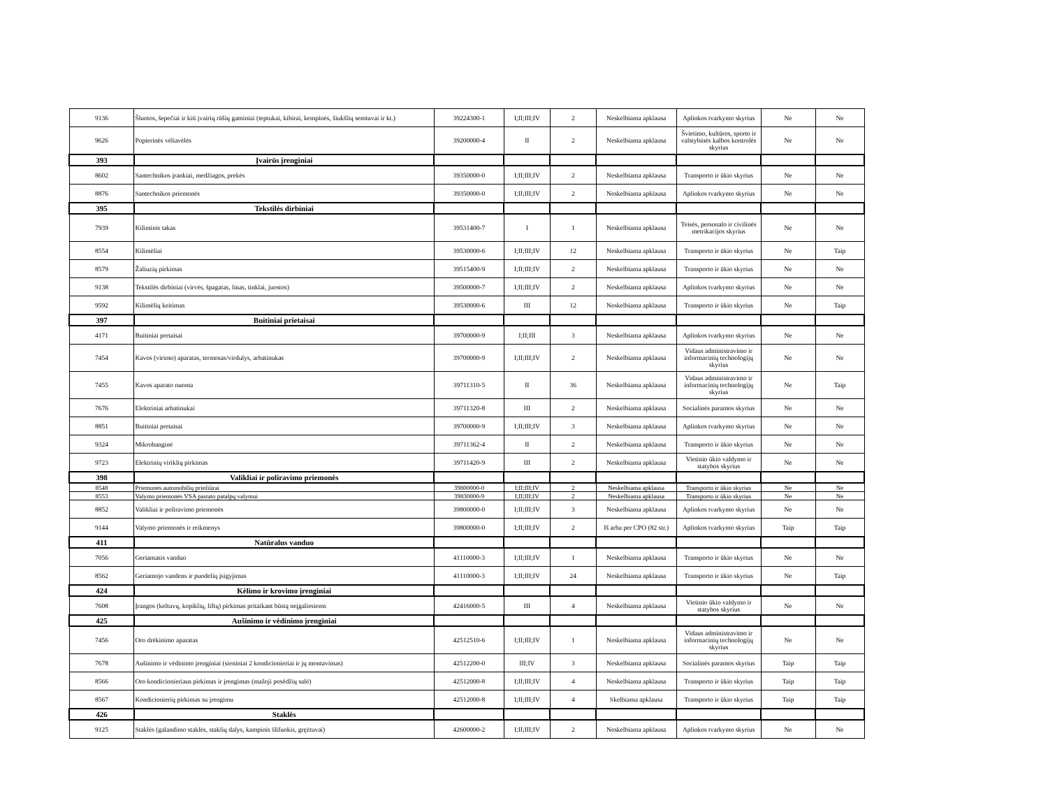| 9136 | Šluotos, šepečiai ir kiti įvairių rūšių gaminiai (teptukai, kibirai, kempinės, šiukšlių semtuvai ir kt.) | 39224300-1 | I;II;III;IV | 2 | Neskelbiama apklausa | Aplinkos tvarkymo skyrius | Ne | Ne |
| 9626 | Popierinės vėliavėlės | 39200000-4 | II | 2 | Neskelbiama apklausa | Švietimo, kultūros, sporto ir valstybinės kalbos kontrolės skyrius | Ne | Ne |
| 393 | Įvairūs įrenginiai | | | | | | | |
| 8602 | Santechnikos įrankiai, medžiagos, prekės | 39350000-0 | I;II;III;IV | 2 | Neskelbiama apklausa | Transporto ir ūkio skyrius | Ne | Ne |
| 8876 | Santechnikos priemonės | 39350000-0 | I;II;III;IV | 2 | Neskelbiama apklausa | Aplinkos tvarkymo skyrius | Ne | Ne |
| 395 | Tekstilės dirbiniai | | | | | | | |
| 7939 | Kiliminis takas | 39531400-7 | I | 1 | Neskelbiama apklausa | Teisės, personalo ir civilinės metrikacijos skyrius | Ne | Ne |
| 8554 | Kilimėliai | 39530000-6 | I;II;III;IV | 12 | Neskelbiama apklausa | Transporto ir ūkio skyrius | Ne | Taip |
| 8579 | Žaliuzių pirkimas | 39515400-9 | I;II;III;IV | 2 | Neskelbiama apklausa | Transporto ir ūkio skyrius | Ne | Ne |
| 9138 | Tekstilės dirbiniai (virvės, špagatas, linas, tinklai, juostos) | 39500000-7 | I;II;III;IV | 2 | Neskelbiama apklausa | Aplinkos tvarkymo skyrius | Ne | Ne |
| 9592 | Kilimėlių keitimas | 39530000-6 | III | 12 | Neskelbiama apklausa | Transporto ir ūkio skyrius | Ne | Taip |
| 397 | Buitiniai prietaisai | | | | | | | |
| 4171 | Buitiniai pretaisai | 39700000-9 | I;II;III | 3 | Neskelbiama apklausa | Aplinkos tvarkymo skyrius | Ne | Ne |
| 7454 | Kavos (virimo) aparatas, termosas/virdulys, arbatinukas | 39700000-9 | I;II;III;IV | 2 | Neskelbiama apklausa | Vidaus administravimo ir informacinių technologijų skyrius | Ne | Ne |
| 7455 | Kavos aparato nuoma | 39711310-5 | II | 36 | Neskelbiama apklausa | Vidaus administravimo ir informacinių technologijų skyrius | Ne | Taip |
| 7676 | Elektriniai arbatinukai | 39711320-8 | III | 2 | Neskelbiama apklausa | Socialinės paramos skyrius | Ne | Ne |
| 8851 | Buitiniai pretaisai | 39700000-9 | I;II;III;IV | 3 | Neskelbiama apklausa | Aplinkos tvarkymo skyrius | Ne | Ne |
| 9324 | Mikrobanginė | 39711362-4 | II | 2 | Neskelbiama apklausa | Transporto ir ūkio skyrius | Ne | Ne |
| 9723 | Elektrinių viriklių pirkimas | 39711420-9 | III | 2 | Neskelbiama apklausa | Vietinio ūkio valdymo ir statybos skyrius | Ne | Ne |
| 398 | Valikliai ir poliravimo priemonės | | | | | | | |
| 8548 | Priemonės automobilių priežiūrai | 39800000-0 | I;II;III;IV | 2 | Neskelbiama apklausa | Transporto ir ūkio skyrius | Ne | Ne |
| 8553 | Valymo priemonės VSA pastato patalpų valymui | 39830000-9 | I;II;III;IV | 2 | Neskelbiama apklausa | Transporto ir ūkio skyrius | Ne | Ne |
| 8852 | Valikliai ir poliravimo priemonės | 39800000-0 | I;II;III;IV | 3 | Neskelbiama apklausa | Aplinkos tvarkymo skyrius | Ne | Ne |
| 9144 | Valymo priemonės ir reikmenys | 39800000-0 | I;II;III;IV | 2 | Iš arba per CPO (82 str.) | Aplinkos tvarkymo skyrius | Taip | Taip |
| 411 | Natūralus vanduo | | | | | | | |
| 7056 | Geriamasis vanduo | 41110000-3 | I;II;III;IV | 1 | Neskelbiama apklausa | Transporto ir ūkio skyrius | Ne | Ne |
| 8562 | Geriamojo vandens ir puodelių įsigyjimas | 41110000-3 | I;II;III;IV | 24 | Neskelbiama apklausa | Transporto ir ūkio skyrius | Ne | Taip |
| 424 | Kėlimo ir krovimo įrenginiai | | | | | | | |
| 7608 | Įrangos (keltuvų, kopiklių, liftų) pirkimas pritaikant būstą neįgaliesiems | 42416000-5 | III | 4 | Neskelbiama apklausa | Vietinio ūkio valdymo ir statybos skyrius | Ne | Ne |
| 425 | Aušinimo ir vėdinimo įrenginiai | | | | | | | |
| 7456 | Oro drėkinimo aparatas | 42512510-6 | I;II;III;IV | 1 | Neskelbiama apklausa | Vidaus administravimo ir informacinių technologijų skyrius | Ne | Ne |
| 7678 | Aušinimo ir vėdinimo įrenginiai (sieniniai 2 kondicionieriai ir jų montavimas) | 42512200-0 | III;IV | 3 | Neskelbiama apklausa | Socialinės paramos skyrius | Taip | Taip |
| 8566 | Oro kondicionieriaus pirkimas ir įrengimas (mažoji posėdžių salė) | 42512000-8 | I;II;III;IV | 4 | Neskelbiama apklausa | Transporto ir ūkio skyrius | Taip | Taip |
| 8567 | Kondicionierių pirkimas su įrengimu | 42512000-8 | I;II;III;IV | 4 | Skelbiama apklausa | Transporto ir ūkio skyrius | Taip | Taip |
| 426 | Staklės | | | | | | | |
| 9125 | Staklės (galandimo staklės, staklių dalys, kampinis šlifuokis, grężtuvai) | 42600000-2 | I;II;III;IV | 2 | Neskelbiama apklausa | Aplinkos tvarkymo skyrius | Ne | Ne |